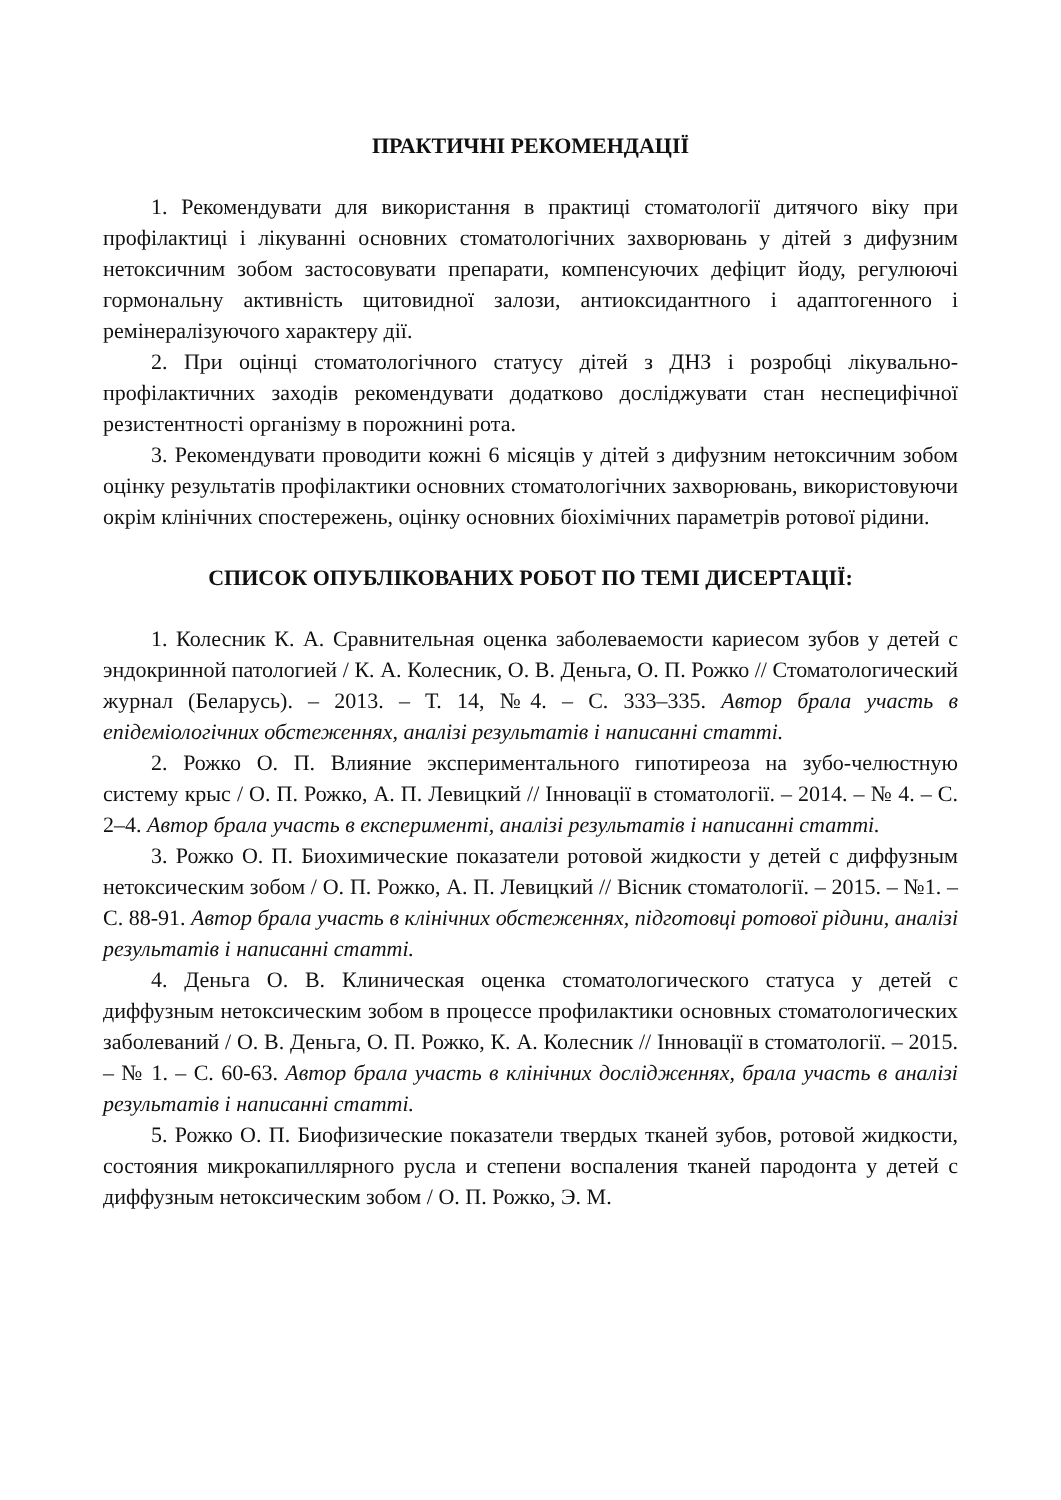ПРАКТИЧНІ РЕКОМЕНДАЦІЇ
1. Рекомендувати для використання в практиці стоматології дитячого віку при профілактиці і лікуванні основних стоматологічних захворювань у дітей з дифузним нетоксичним зобом застосовувати препарати, компенсуючих дефіцит йоду, регулюючі гормональну активність щитовидної залози, антиоксидантного і адаптогенного і ремінералізуючого характеру дії.
2. При оцінці стоматологічного статусу дітей з ДНЗ і розробці лікувально-профілактичних заходів рекомендувати додатково досліджувати стан неспецифічної резистентності організму в порожнині рота.
3. Рекомендувати проводити кожні 6 місяців у дітей з дифузним нетоксичним зобом оцінку результатів профілактики основних стоматологічних захворювань, використовуючи окрім клінічних спостережень, оцінку основних біохімічних параметрів ротової рідини.
СПИСОК ОПУБЛІКОВАНИХ РОБОТ ПО ТЕМІ ДИСЕРТАЦІЇ:
1. Колесник К. А. Сравнительная оценка заболеваемости кариесом зубов у детей с эндокринной патологией / К. А. Колесник, О. В. Деньга, О. П. Рожко // Стоматологический журнал (Беларусь). – 2013. – Т. 14, №4. – С. 333–335. Автор брала участь в епідеміологічних обстеженнях, аналізі результатів і написанні статті.
2. Рожко О. П. Влияние экспериментального гипотиреоза на зубо-челюстную систему крыс / О. П. Рожко, А. П. Левицкий // Інновації в стоматології. – 2014. – № 4. – С. 2–4. Автор брала участь в експерименті, аналізі результатів і написанні статті.
3. Рожко О. П. Биохимические показатели ротовой жидкости у детей с диффузным нетоксическим зобом / О. П. Рожко, А. П. Левицкий // Вісник стоматології. – 2015. – №1. – С. 88-91. Автор брала участь в клінічних обстеженнях, підготовці ротової рідини, аналізі результатів і написанні статті.
4. Деньга О. В. Клиническая оценка стоматологического статуса у детей с диффузным нетоксическим зобом в процессе профилактики основных стоматологических заболеваний / О. В. Деньга, О. П. Рожко, К. А. Колесник // Інновації в стоматології. – 2015. – № 1. – С. 60-63. Автор брала участь в клінічних дослідженнях, брала участь в аналізі результатів і написанні статті.
5. Рожко О. П. Биофизические показатели твердых тканей зубов, ротовой жидкости, состояния микрокапиллярного русла и степени воспаления тканей пародонта у детей с диффузным нетоксическим зобом / О. П. Рожко, Э. М.